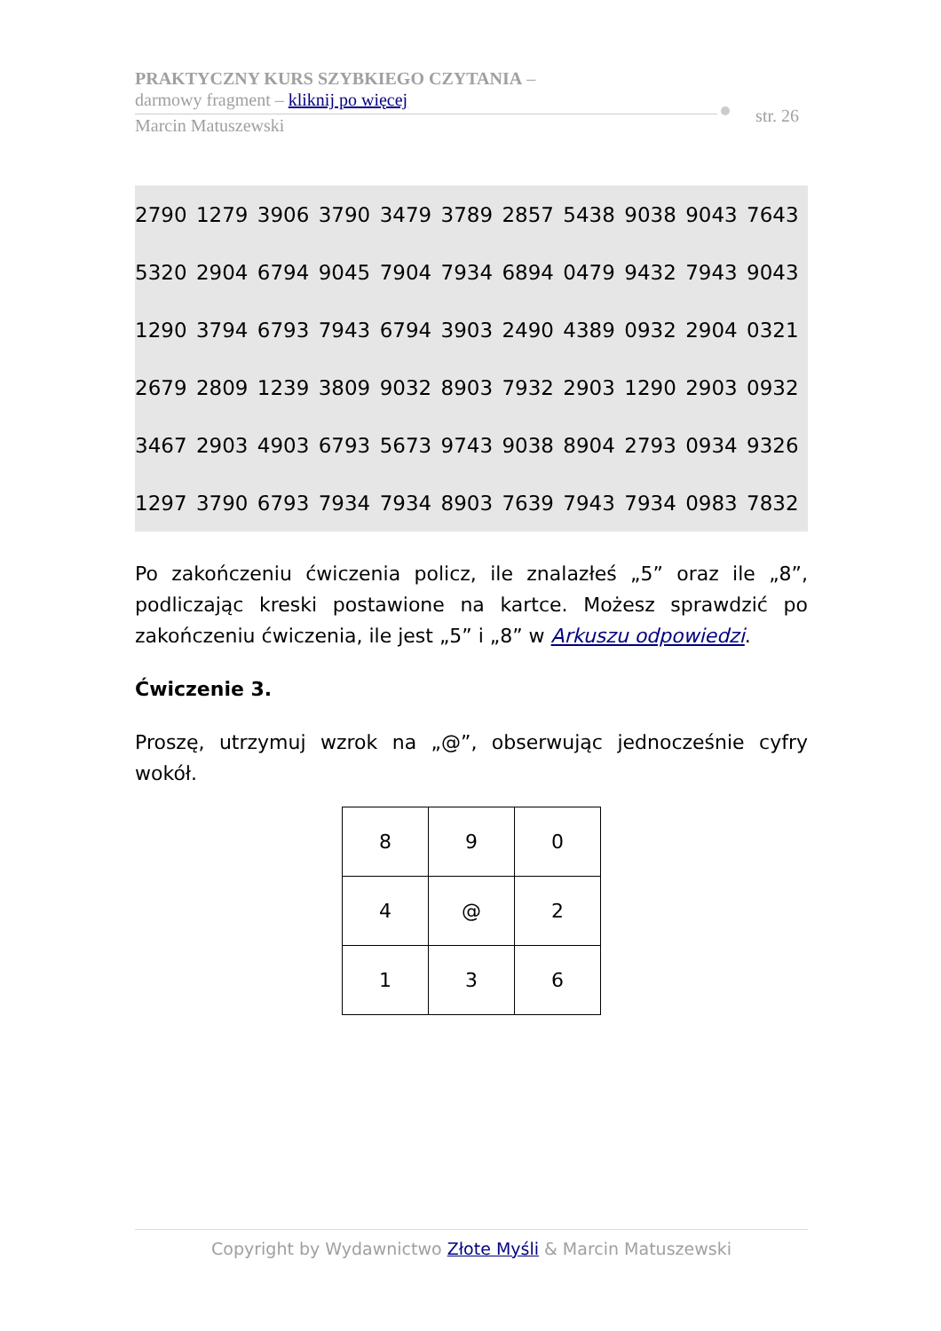PRAKTYCZNY KURS SZYBKIEGO CZYTANIA –
darmowy fragment – kliknij po więcej
Marcin Matuszewski
str. 26
| 2790 | 1279 | 3906 | 3790 | 3479 | 3789 | 2857 | 5438 | 9038 | 9043 | 7643 |
| 5320 | 2904 | 6794 | 9045 | 7904 | 7934 | 6894 | 0479 | 9432 | 7943 | 9043 |
| 1290 | 3794 | 6793 | 7943 | 6794 | 3903 | 2490 | 4389 | 0932 | 2904 | 0321 |
| 2679 | 2809 | 1239 | 3809 | 9032 | 8903 | 7932 | 2903 | 1290 | 2903 | 0932 |
| 3467 | 2903 | 4903 | 6793 | 5673 | 9743 | 9038 | 8904 | 2793 | 0934 | 9326 |
| 1297 | 3790 | 6793 | 7934 | 7934 | 8903 | 7639 | 7943 | 7934 | 0983 | 7832 |
Po zakończeniu ćwiczenia policz, ile znalazłeś „5” oraz ile „8”, podliczając kreski postawione na kartce. Możesz sprawdzić po zakończeniu ćwiczenia, ile jest „5” i „8” w Arkuszu odpowiedzi.
Ćwiczenie 3.
Proszę, utrzymuj wzrok na „@”, obserwując jednocześnie cyfry wokół.
| 8 | 9 | 0 |
| 4 | @ | 2 |
| 1 | 3 | 6 |
Copyright by Wydawnictwo Złote Myśli & Marcin Matuszewski